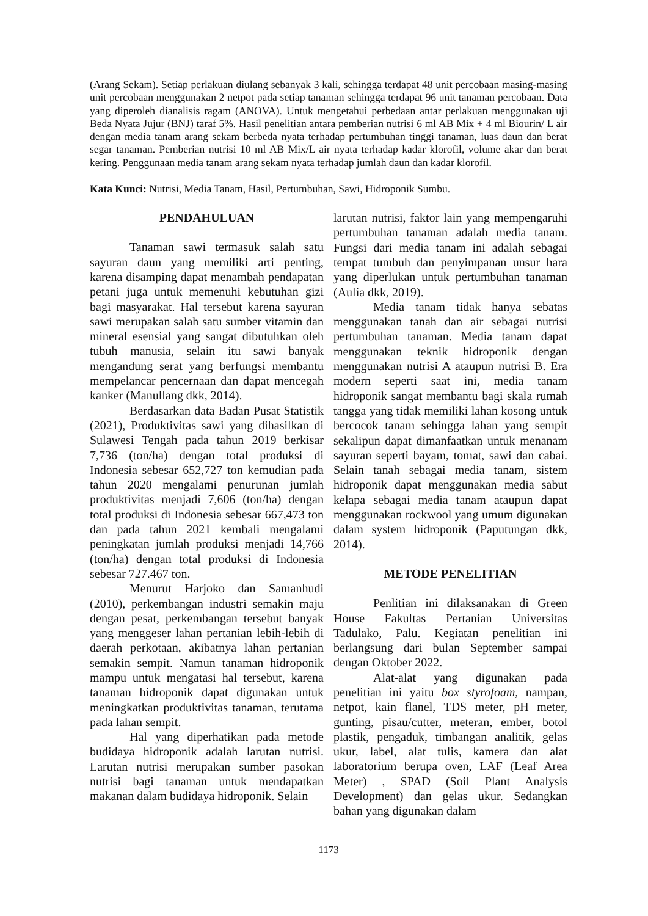(Arang Sekam). Setiap perlakuan diulang sebanyak 3 kali, sehingga terdapat 48 unit percobaan masing-masing unit percobaan menggunakan 2 netpot pada setiap tanaman sehingga terdapat 96 unit tanaman percobaan. Data yang diperoleh dianalisis ragam (ANOVA). Untuk mengetahui perbedaan antar perlakuan menggunakan uji Beda Nyata Jujur (BNJ) taraf 5%. Hasil penelitian antara pemberian nutrisi 6 ml AB Mix + 4 ml Biourin/ L air dengan media tanam arang sekam berbeda nyata terhadap pertumbuhan tinggi tanaman, luas daun dan berat segar tanaman. Pemberian nutrisi 10 ml AB Mix/L air nyata terhadap kadar klorofil, volume akar dan berat kering. Penggunaan media tanam arang sekam nyata terhadap jumlah daun dan kadar klorofil.
Kata Kunci: Nutrisi, Media Tanam, Hasil, Pertumbuhan, Sawi, Hidroponik Sumbu.
PENDAHULUAN
Tanaman sawi termasuk salah satu sayuran daun yang memiliki arti penting, karena disamping dapat menambah pendapatan petani juga untuk memenuhi kebutuhan gizi bagi masyarakat. Hal tersebut karena sayuran sawi merupakan salah satu sumber vitamin dan mineral esensial yang sangat dibutuhkan oleh tubuh manusia, selain itu sawi banyak mengandung serat yang berfungsi membantu mempelancar pencernaan dan dapat mencegah kanker (Manullang dkk, 2014).
Berdasarkan data Badan Pusat Statistik (2021), Produktivitas sawi yang dihasilkan di Sulawesi Tengah pada tahun 2019 berkisar 7,736 (ton/ha) dengan total produksi di Indonesia sebesar 652,727 ton kemudian pada tahun 2020 mengalami penurunan jumlah produktivitas menjadi 7,606 (ton/ha) dengan total produksi di Indonesia sebesar 667,473 ton dan pada tahun 2021 kembali mengalami peningkatan jumlah produksi menjadi 14,766 (ton/ha) dengan total produksi di Indonesia sebesar 727.467 ton.
Menurut Harjoko dan Samanhudi (2010), perkembangan industri semakin maju dengan pesat, perkembangan tersebut banyak yang menggeser lahan pertanian lebih-lebih di daerah perkotaan, akibatnya lahan pertanian semakin sempit. Namun tanaman hidroponik mampu untuk mengatasi hal tersebut, karena tanaman hidroponik dapat digunakan untuk meningkatkan produktivitas tanaman, terutama pada lahan sempit.
Hal yang diperhatikan pada metode budidaya hidroponik adalah larutan nutrisi. Larutan nutrisi merupakan sumber pasokan nutrisi bagi tanaman untuk mendapatkan makanan dalam budidaya hidroponik. Selain
larutan nutrisi, faktor lain yang mempengaruhi pertumbuhan tanaman adalah media tanam. Fungsi dari media tanam ini adalah sebagai tempat tumbuh dan penyimpanan unsur hara yang diperlukan untuk pertumbuhan tanaman (Aulia dkk, 2019).
Media tanam tidak hanya sebatas menggunakan tanah dan air sebagai nutrisi pertumbuhan tanaman. Media tanam dapat menggunakan teknik hidroponik dengan menggunakan nutrisi A ataupun nutrisi B. Era modern seperti saat ini, media tanam hidroponik sangat membantu bagi skala rumah tangga yang tidak memiliki lahan kosong untuk bercocok tanam sehingga lahan yang sempit sekalipun dapat dimanfaatkan untuk menanam sayuran seperti bayam, tomat, sawi dan cabai. Selain tanah sebagai media tanam, sistem hidroponik dapat menggunakan media sabut kelapa sebagai media tanam ataupun dapat menggunakan rockwool yang umum digunakan dalam system hidroponik (Paputungan dkk, 2014).
METODE PENELITIAN
Penlitian ini dilaksanakan di Green House Fakultas Pertanian Universitas Tadulako, Palu. Kegiatan penelitian ini berlangsung dari bulan September sampai dengan Oktober 2022.
Alat-alat yang digunakan pada penelitian ini yaitu box styrofoam, nampan, netpot, kain flanel, TDS meter, pH meter, gunting, pisau/cutter, meteran, ember, botol plastik, pengaduk, timbangan analitik, gelas ukur, label, alat tulis, kamera dan alat laboratorium berupa oven, LAF (Leaf Area Meter) , SPAD (Soil Plant Analysis Development) dan gelas ukur. Sedangkan bahan yang digunakan dalam
1173